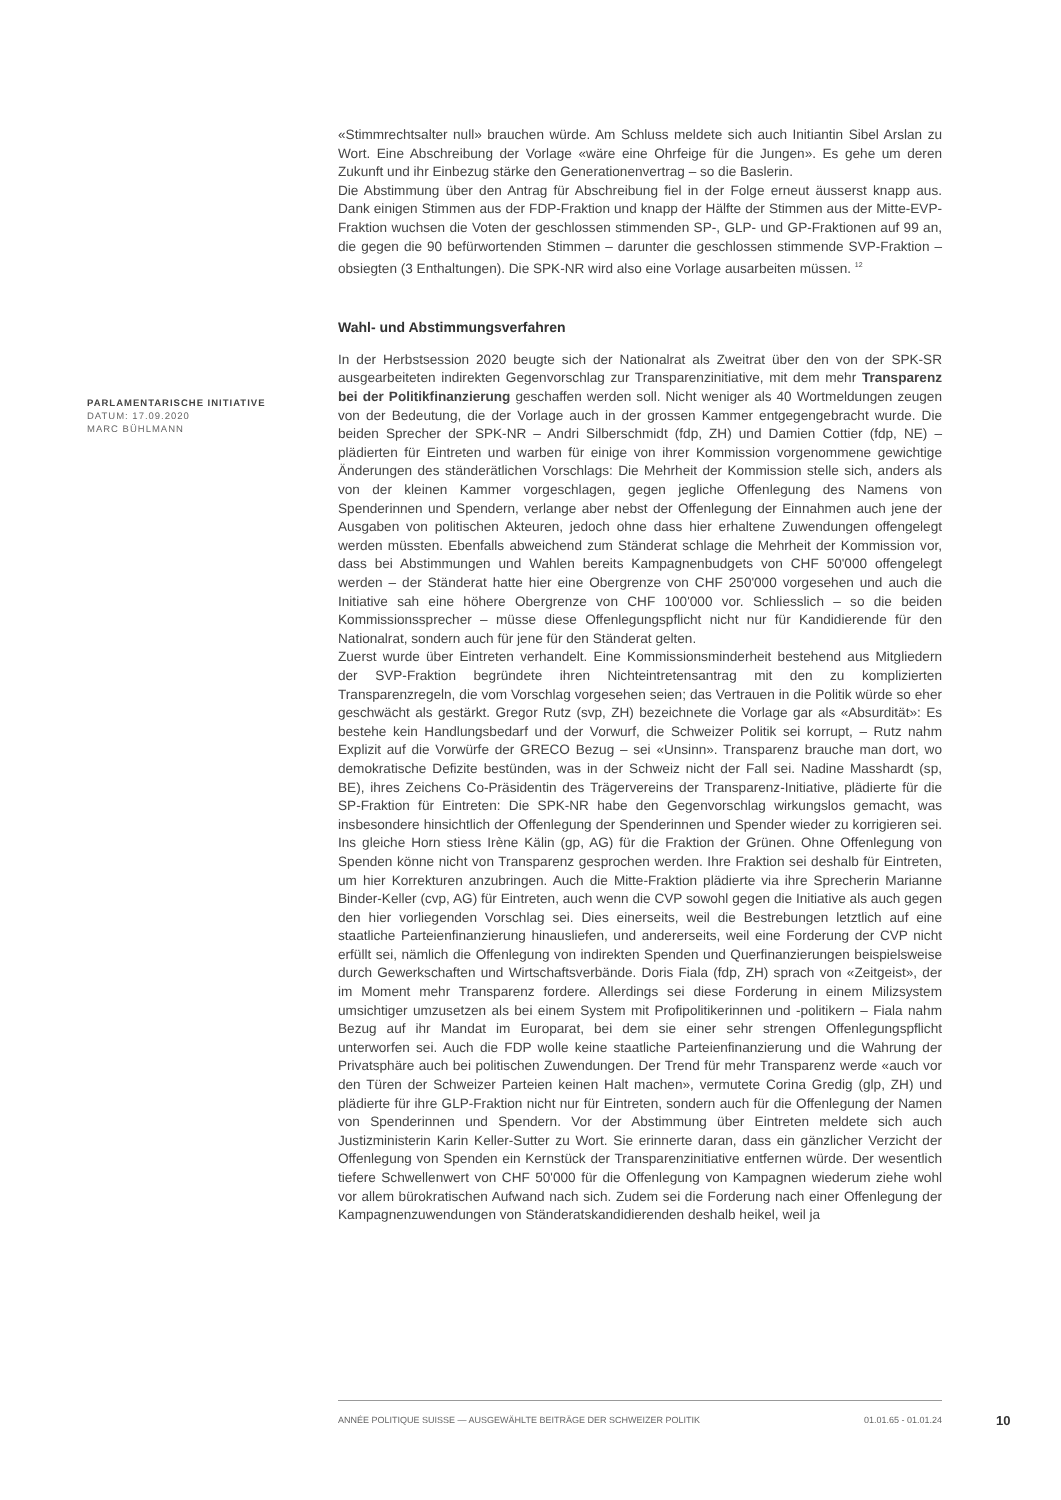«Stimmrechtsalter null» brauchen würde. Am Schluss meldete sich auch Initiantin Sibel Arslan zu Wort. Eine Abschreibung der Vorlage «wäre eine Ohrfeige für die Jungen». Es gehe um deren Zukunft und ihr Einbezug stärke den Generationenvertrag – so die Baslerin.
Die Abstimmung über den Antrag für Abschreibung fiel in der Folge erneut äusserst knapp aus. Dank einigen Stimmen aus der FDP-Fraktion und knapp der Hälfte der Stimmen aus der Mitte-EVP-Fraktion wuchsen die Voten der geschlossen stimmenden SP-, GLP- und GP-Fraktionen auf 99 an, die gegen die 90 befürwortenden Stimmen – darunter die geschlossen stimmende SVP-Fraktion – obsiegten (3 Enthaltungen). Die SPK-NR wird also eine Vorlage ausarbeiten müssen. <sup>12</sup>
Wahl- und Abstimmungsverfahren
In der Herbstsession 2020 beugte sich der Nationalrat als Zweitrat über den von der SPK-SR ausgearbeiteten indirekten Gegenvorschlag zur Transparenzinitiative, mit dem mehr Transparenz bei der Politikfinanzierung geschaffen werden soll. Nicht weniger als 40 Wortmeldungen zeugen von der Bedeutung, die der Vorlage auch in der grossen Kammer entgegengebracht wurde. Die beiden Sprecher der SPK-NR – Andri Silberschmidt (fdp, ZH) und Damien Cottier (fdp, NE) – plädierten für Eintreten und warben für einige von ihrer Kommission vorgenommene gewichtige Änderungen des ständerätlichen Vorschlags: Die Mehrheit der Kommission stelle sich, anders als von der kleinen Kammer vorgeschlagen, gegen jegliche Offenlegung des Namens von Spenderinnen und Spendern, verlange aber nebst der Offenlegung der Einnahmen auch jene der Ausgaben von politischen Akteuren, jedoch ohne dass hier erhaltene Zuwendungen offengelegt werden müssten. Ebenfalls abweichend zum Ständerat schlage die Mehrheit der Kommission vor, dass bei Abstimmungen und Wahlen bereits Kampagnenbudgets von CHF 50'000 offengelegt werden – der Ständerat hatte hier eine Obergrenze von CHF 250'000 vorgesehen und auch die Initiative sah eine höhere Obergrenze von CHF 100'000 vor. Schliesslich – so die beiden Kommissionssprecher – müsse diese Offenlegungspflicht nicht nur für Kandidierende für den Nationalrat, sondern auch für jene für den Ständerat gelten.
Zuerst wurde über Eintreten verhandelt. Eine Kommissionsminderheit bestehend aus Mitgliedern der SVP-Fraktion begründete ihren Nichteintretensantrag mit den zu komplizierten Transparenzregeln, die vom Vorschlag vorgesehen seien; das Vertrauen in die Politik würde so eher geschwächt als gestärkt. Gregor Rutz (svp, ZH) bezeichnete die Vorlage gar als «Absurdität»: Es bestehe kein Handlungsbedarf und der Vorwurf, die Schweizer Politik sei korrupt, – Rutz nahm Explizit auf die Vorwürfe der GRECO Bezug – sei «Unsinn». Transparenz brauche man dort, wo demokratische Defizite bestünden, was in der Schweiz nicht der Fall sei. Nadine Masshardt (sp, BE), ihres Zeichens Co-Präsidentin des Trägervereins der Transparenz-Initiative, plädierte für die SP-Fraktion für Eintreten: Die SPK-NR habe den Gegenvorschlag wirkungslos gemacht, was insbesondere hinsichtlich der Offenlegung der Spenderinnen und Spender wieder zu korrigieren sei. Ins gleiche Horn stiess Irène Kälin (gp, AG) für die Fraktion der Grünen. Ohne Offenlegung von Spenden könne nicht von Transparenz gesprochen werden. Ihre Fraktion sei deshalb für Eintreten, um hier Korrekturen anzubringen. Auch die Mitte-Fraktion plädierte via ihre Sprecherin Marianne Binder-Keller (cvp, AG) für Eintreten, auch wenn die CVP sowohl gegen die Initiative als auch gegen den hier vorliegenden Vorschlag sei. Dies einerseits, weil die Bestrebungen letztlich auf eine staatliche Parteienfinanzierung hinausliefen, und andererseits, weil eine Forderung der CVP nicht erfüllt sei, nämlich die Offenlegung von indirekten Spenden und Querfinanzierungen beispielsweise durch Gewerkschaften und Wirtschaftsverbände. Doris Fiala (fdp, ZH) sprach von «Zeitgeist», der im Moment mehr Transparenz fordere. Allerdings sei diese Forderung in einem Milizsystem umsichtiger umzusetzen als bei einem System mit Profipolitikerinnen und -politikern – Fiala nahm Bezug auf ihr Mandat im Europarat, bei dem sie einer sehr strengen Offenlegungspflicht unterworfen sei. Auch die FDP wolle keine staatliche Parteienfinanzierung und die Wahrung der Privatsphäre auch bei politischen Zuwendungen. Der Trend für mehr Transparenz werde «auch vor den Türen der Schweizer Parteien keinen Halt machen», vermutete Corina Gredig (glp, ZH) und plädierte für ihre GLP-Fraktion nicht nur für Eintreten, sondern auch für die Offenlegung der Namen von Spenderinnen und Spendern. Vor der Abstimmung über Eintreten meldete sich auch Justizministerin Karin Keller-Sutter zu Wort. Sie erinnerte daran, dass ein gänzlicher Verzicht der Offenlegung von Spenden ein Kernstück der Transparenzinitiative entfernen würde. Der wesentlich tiefere Schwellenwert von CHF 50'000 für die Offenlegung von Kampagnen wiederum ziehe wohl vor allem bürokratischen Aufwand nach sich. Zudem sei die Forderung nach einer Offenlegung der Kampagnenzuwendungen von Ständeratskandidierenden deshalb heikel, weil ja
PARLAMENTARISCHE INITIATIVE
DATUM: 17.09.2020
MARC BÜHLMANN
ANNÉE POLITIQUE SUISSE — AUSGEWÄHLTE BEITRÄGE DER SCHWEIZER POLITIK 01.01.65 - 01.01.24
10